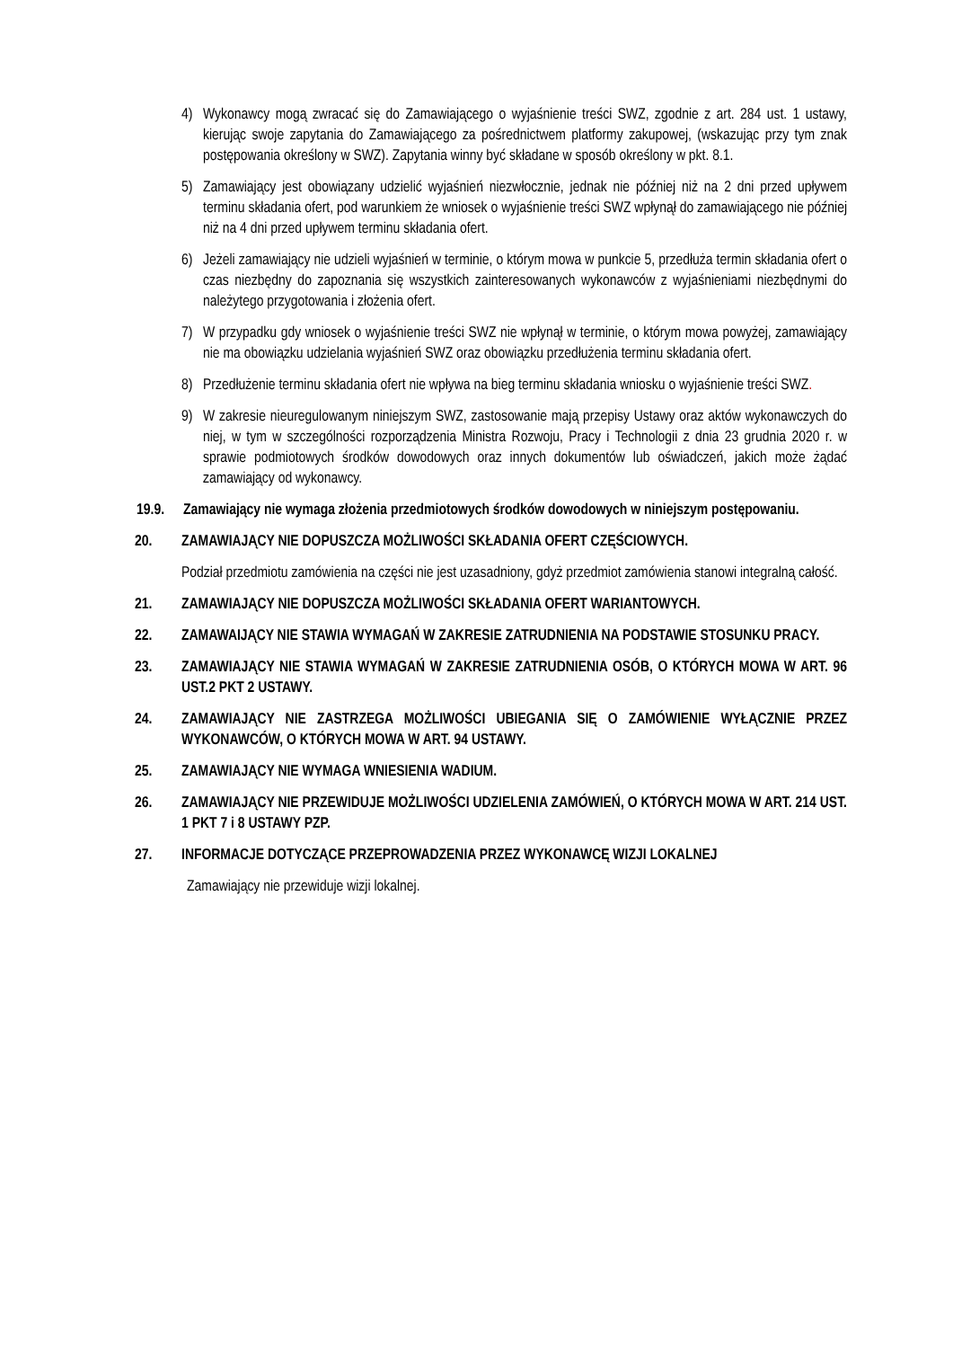4) Wykonawcy mogą zwracać się do Zamawiającego o wyjaśnienie treści SWZ, zgodnie z art. 284 ust. 1 ustawy, kierując swoje zapytania do Zamawiającego za pośrednictwem platformy zakupowej, (wskazując przy tym znak postępowania określony w SWZ). Zapytania winny być składane w sposób określony w pkt. 8.1.
5) Zamawiający jest obowiązany udzielić wyjaśnień niezwłocznie, jednak nie później niż na 2 dni przed upływem terminu składania ofert, pod warunkiem że wniosek o wyjaśnienie treści SWZ wpłynął do zamawiającego nie później niż na 4 dni przed upływem terminu składania ofert.
6) Jeżeli zamawiający nie udzieli wyjaśnień w terminie, o którym mowa w punkcie 5, przedłuża termin składania ofert o czas niezbędny do zapoznania się wszystkich zainteresowanych wykonawców z wyjaśnieniami niezbędnymi do należytego przygotowania i złożenia ofert.
7) W przypadku gdy wniosek o wyjaśnienie treści SWZ nie wpłynął w terminie, o którym mowa powyżej, zamawiający nie ma obowiązku udzielania wyjaśnień SWZ oraz obowiązku przedłużenia terminu składania ofert.
8) Przedłużenie terminu składania ofert nie wpływa na bieg terminu składania wniosku o wyjaśnienie treści SWZ.
9) W zakresie nieuregulowanym niniejszym SWZ, zastosowanie mają przepisy Ustawy oraz aktów wykonawczych do niej, w tym w szczególności rozporządzenia Ministra Rozwoju, Pracy i Technologii z dnia 23 grudnia 2020 r. w sprawie podmiotowych środków dowodowych oraz innych dokumentów lub oświadczeń, jakich może żądać zamawiający od wykonawcy.
19.9. Zamawiający nie wymaga złożenia przedmiotowych środków dowodowych w niniejszym postępowaniu.
20. ZAMAWIAJĄCY NIE DOPUSZCZA MOŻLIWOŚCI SKŁADANIA OFERT CZĘŚCIOWYCH.
Podział przedmiotu zamówienia na części nie jest uzasadniony, gdyż przedmiot zamówienia stanowi integralną całość.
21. ZAMAWIAJĄCY NIE DOPUSZCZA MOŻLIWOŚCI SKŁADANIA OFERT WARIANTOWYCH.
22. ZAMAWAIJĄCY NIE STAWIA WYMAGAŃ W ZAKRESIE ZATRUDNIENIA NA PODSTAWIE STOSUNKU PRACY.
23. ZAMAWIAJĄCY NIE STAWIA WYMAGAŃ W ZAKRESIE ZATRUDNIENIA OSÓB, O KTÓRYCH MOWA W ART. 96 UST.2 PKT 2 USTAWY.
24. ZAMAWIAJĄCY NIE ZASTRZEGA MOŻLIWOŚCI UBIEGANIA SIĘ O ZAMÓWIENIE WYŁĄCZNIE PRZEZ WYKONAWCÓW, O KTÓRYCH MOWA W ART. 94 USTAWY.
25. ZAMAWIAJĄCY NIE WYMAGA WNIESIENIA WADIUM.
26. ZAMAWIAJĄCY NIE PRZEWIDUJE MOŻLIWOŚCI UDZIELENIA ZAMÓWIEŃ, O KTÓRYCH MOWA W ART. 214 UST. 1 PKT 7 i 8 USTAWY PZP.
27. INFORMACJE DOTYCZĄCE PRZEPROWADZENIA PRZEZ WYKONAWCĘ WIZJI LOKALNEJ
Zamawiający nie przewiduje wizji lokalnej.